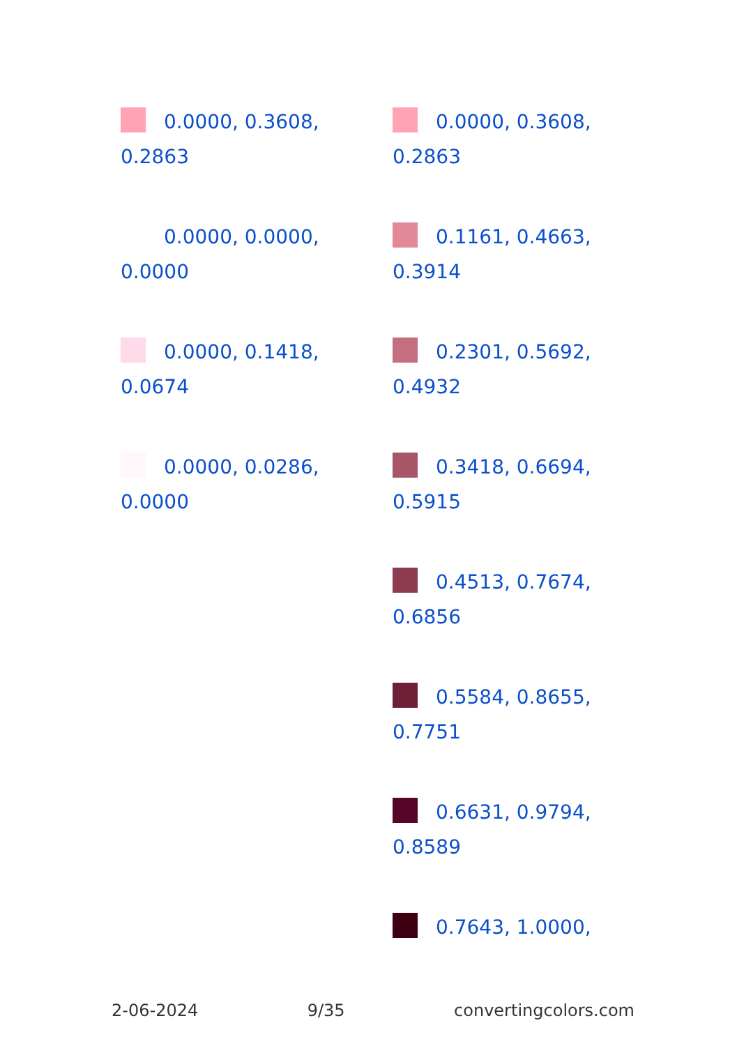0.0000, 0.3608, 0.2863
0.0000, 0.0000, 0.0000
0.0000, 0.1418, 0.0674
0.0000, 0.0286, 0.0000
0.0000, 0.3608, 0.2863
0.1161, 0.4663, 0.3914
0.2301, 0.5692, 0.4932
0.3418, 0.6694, 0.5915
0.4513, 0.7674, 0.6856
0.5584, 0.8655, 0.7751
0.6631, 0.9794, 0.8589
0.7643, 1.0000,
2-06-2024 9/35 convertingcolors.com